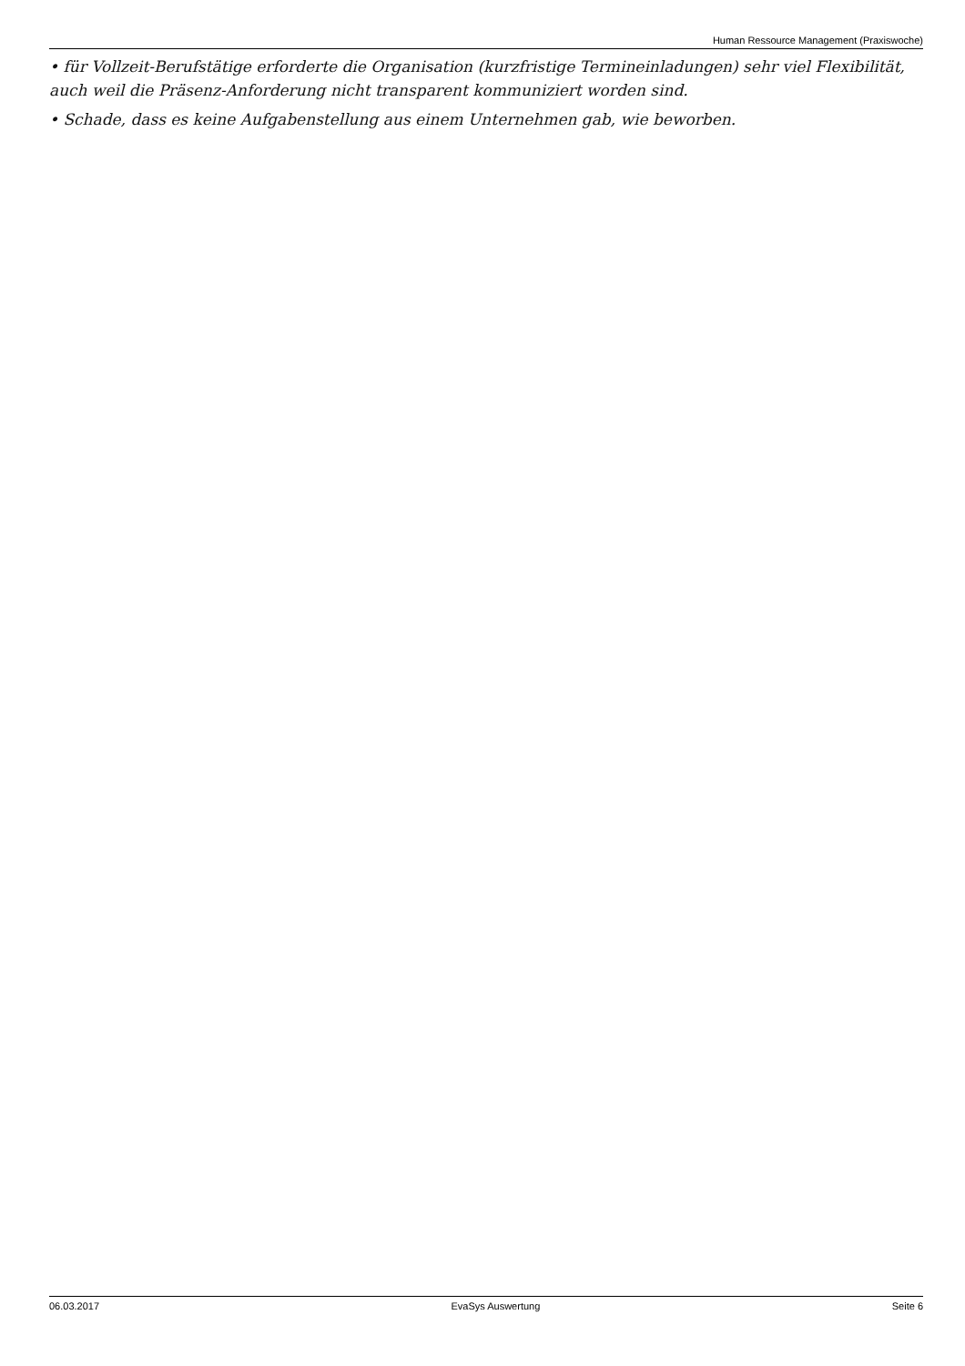Human Ressource Management (Praxiswoche)
• für Vollzeit-Berufstätige erforderte die Organisation (kurzfristige Termineinladungen) sehr viel Flexibilität, auch weil die Präsenz-Anforderung nicht transparent kommuniziert worden sind.
• Schade, dass es keine Aufgabenstellung aus einem Unternehmen gab, wie beworben.
06.03.2017 EvaSys Auswertung Seite 6